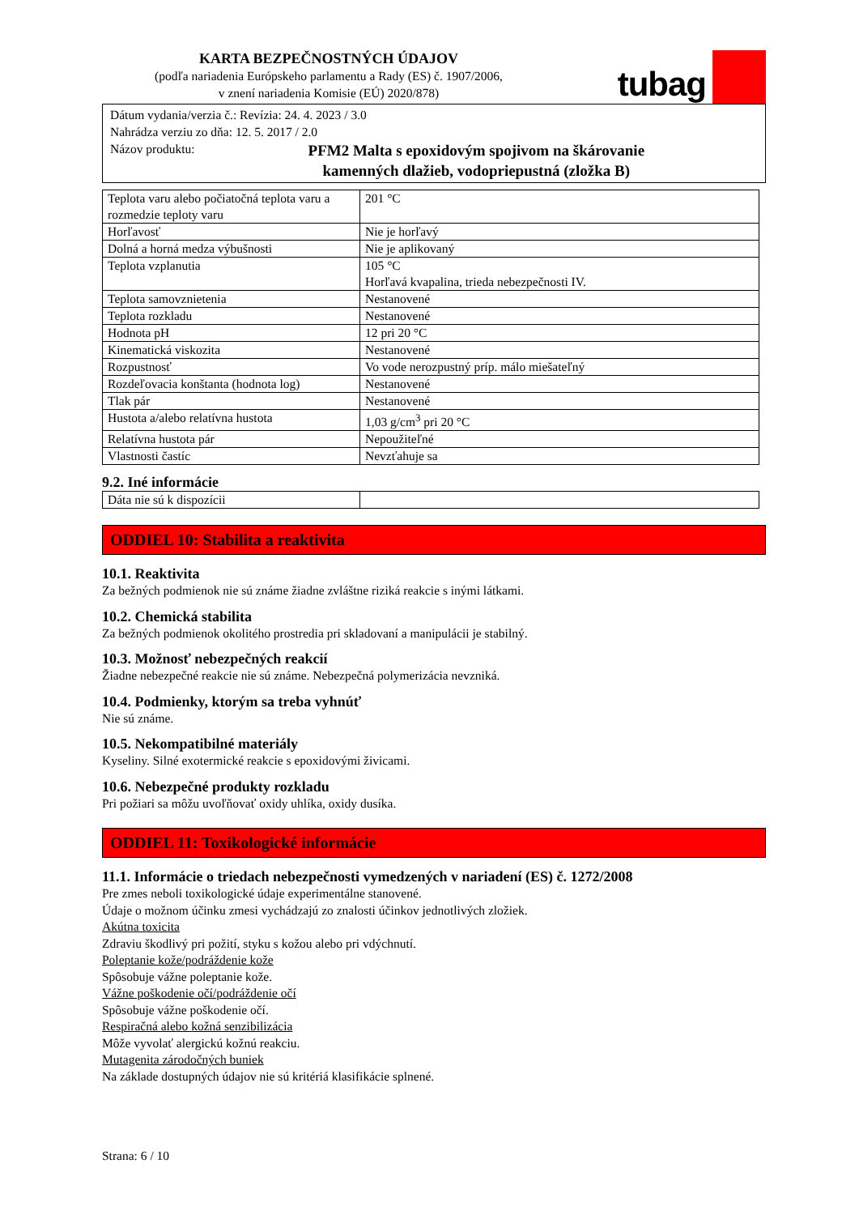KARTA BEZPEČNOSTNÝCH ÚDAJOV
(podľa nariadenia Európskeho parlamentu a Rady (ES) č. 1907/2006,
v znení nariadenia Komisie (EÚ) 2020/878)
tubag
Dátum vydania/verzia č.: Revízia: 24. 4. 2023 / 3.0
Nahrádza verziu zo dňa: 12. 5. 2017 / 2.0
Názov produktu: PFM2 Malta s epoxidovým spojivom na škárovanie
kamenných dlažieb, vodopriepustná (zložka B)
| Teplota varu alebo počiatočná teplota varu a rozmedzie teploty varu | 201 °C |
| Horľavosť | Nie je horľavý |
| Dolná a horná medza výbušnosti | Nie je aplikovaný |
| Teplota vzplanutia | 105 °C Horľavá kvapalina, trieda nebezpečnosti IV. |
| Teplota samovznietenia | Nestanovené |
| Teplota rozkladu | Nestanovené |
| Hodnota pH | 12 pri 20 °C |
| Kinematická viskozita | Nestanovené |
| Rozpustnosť | Vo vode nerozpustný príp. málo miešateľný |
| Rozdeľovacia konštanta (hodnota log) | Nestanovené |
| Tlak pár | Nestanovené |
| Hustota a/alebo relatívna hustota | 1,03 g/cm<sup>3</sup> pri 20 °C |
| Relatívna hustota pár | Nepoužiteľné |
| Vlastnosti častíc | Nevzťahuje sa |
9.2. Iné informácie
| Dáta nie sú k dispozícii | |
ODDIEL 10: Stabilita a reaktivita
10.1. Reaktivita
Za bežných podmienok nie sú známe žiadne zvláštne riziká reakcie s inými látkami.
10.2. Chemická stabilita
Za bežných podmienok okolitého prostredia pri skladovaní a manipulácii je stabilný.
10.3. Možnosť nebezpečných reakcií
Žiadne nebezpečné reakcie nie sú známe. Nebezpečná polymerizácia nevzniká.
10.4. Podmienky, ktorým sa treba vyhnúť
Nie sú známe.
10.5. Nekompatibilné materiály
Kyseliny. Silné exotermické reakcie s epoxidovými živicami.
10.6. Nebezpečné produkty rozkladu
Pri požiari sa môžu uvoľňovať oxidy uhlíka, oxidy dusíka.
ODDIEL 11: Toxikologické informácie
11.1. Informácie o triedach nebezpečnosti vymedzených v nariadení (ES) č. 1272/2008
Pre zmes neboli toxikologické údaje experimentálne stanovené.
Údaje o možnom účinku zmesi vychádzajú zo znalosti účinkov jednotlivých zložiek.
Akútna toxicita
Zdraviu škodlivý pri požití, styku s kožou alebo pri vdýchnutí.
Poleptanie kože/podráždenie kože
Spôsobuje vážne poleptanie kože.
Vážne poškodenie očí/podráždenie očí
Spôsobuje vážne poškodenie očí.
Respiračná alebo kožná senzibilizácia
Môže vyvolať alergickú kožnú reakciu.
Mutagenita zárodočných buniek
Na základe dostupných údajov nie sú kritériá klasifikácie splnené.
Strana: 6 / 10